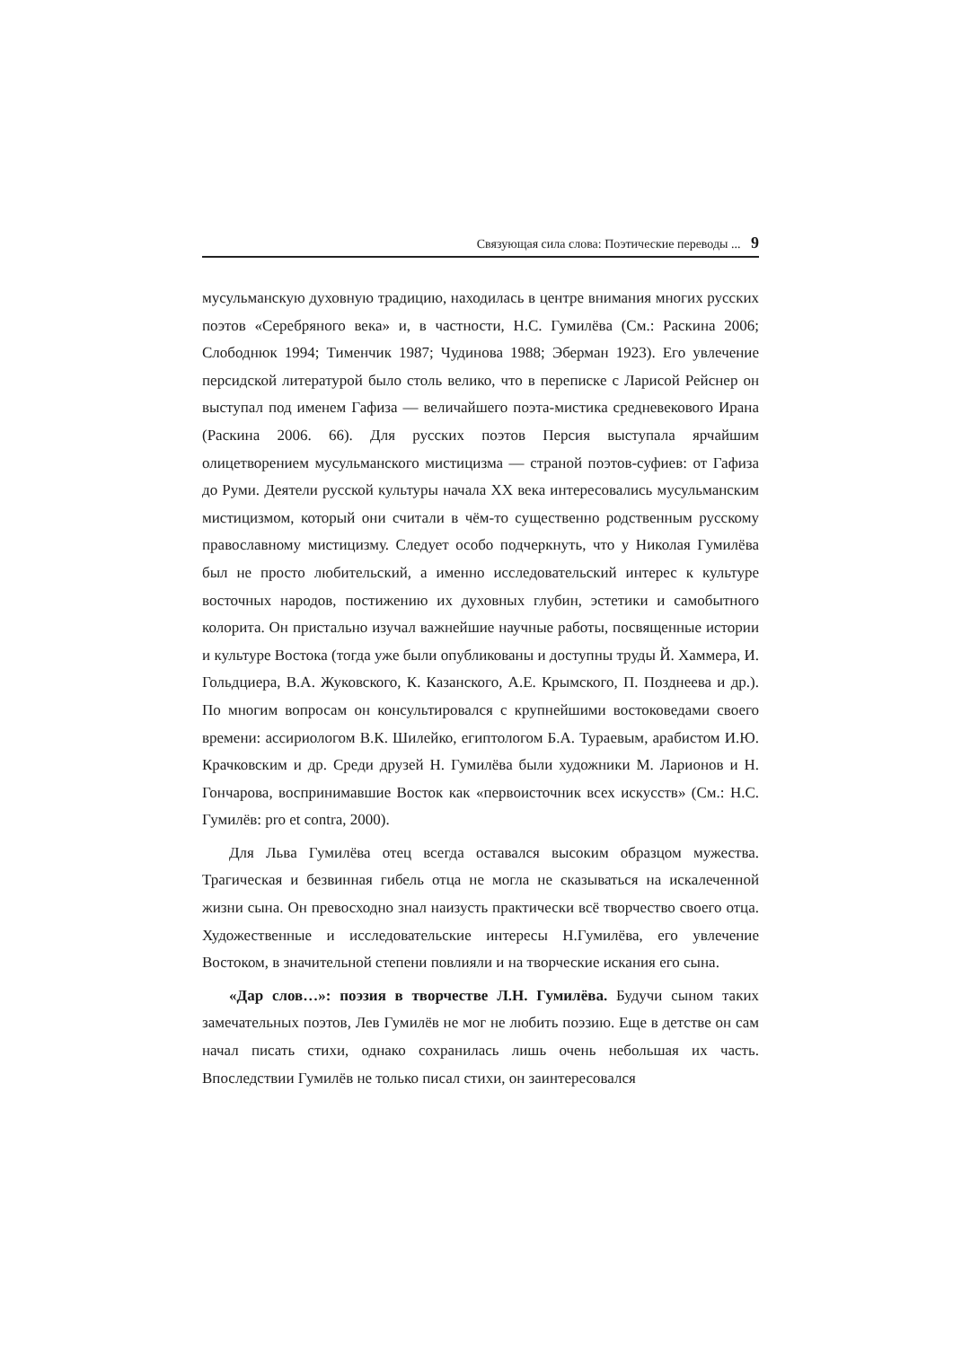Связующая сила слова: Поэтические переводы ... 9
мусульманскую духовную традицию, находилась в центре внимания многих русских поэтов «Серебряного века» и, в частности, Н.С. Гумилёва (См.: Раскина 2006; Слободнюк 1994; Тименчик 1987; Чудинова 1988; Эберман 1923). Его увлечение персидской литературой было столь велико, что в переписке с Ларисой Рейснер он выступал под именем Гафиза — величайшего поэта-мистика средневекового Ирана (Раскина 2006. 66). Для русских поэтов Персия выступала ярчайшим олицетворением мусульманского мистицизма — страной поэтов-суфиев: от Гафиза до Руми. Деятели русской культуры начала XX века интересовались мусульманским мистицизмом, который они считали в чём-то существенно родственным русскому православному мистицизму. Следует особо подчеркнуть, что у Николая Гумилёва был не просто любительский, а именно исследовательский интерес к культуре восточных народов, постижению их духовных глубин, эстетики и самобытного колорита. Он пристально изучал важнейшие научные работы, посвященные истории и культуре Востока (тогда уже были опубликованы и доступны труды Й. Хаммера, И. Гольдциера, В.А. Жуковского, К. Казанского, А.Е. Крымского, П. Позднеева и др.). По многим вопросам он консультировался с крупнейшими востоковедами своего времени: ассириологом В.К. Шилейко, египтологом Б.А. Тураевым, арабистом И.Ю. Крачковским и др. Среди друзей Н. Гумилёва были художники М. Ларионов и Н. Гончарова, воспринимавшие Восток как «первоисточник всех искусств» (См.: Н.С. Гумилёв: pro et contra, 2000).
Для Льва Гумилёва отец всегда оставался высоким образцом мужества. Трагическая и безвинная гибель отца не могла не сказываться на искалеченной жизни сына. Он превосходно знал наизусть практически всё творчество своего отца. Художественные и исследовательские интересы Н.Гумилёва, его увлечение Востоком, в значительной степени повлияли и на творческие искания его сына.
«Дар слов…»: поэзия в творчестве Л.Н. Гумилёва. Будучи сыном таких замечательных поэтов, Лев Гумилёв не мог не любить поэзию. Еще в детстве он сам начал писать стихи, однако сохранилась лишь очень небольшая их часть. Впоследствии Гумилёв не только писал стихи, он заинтересовался